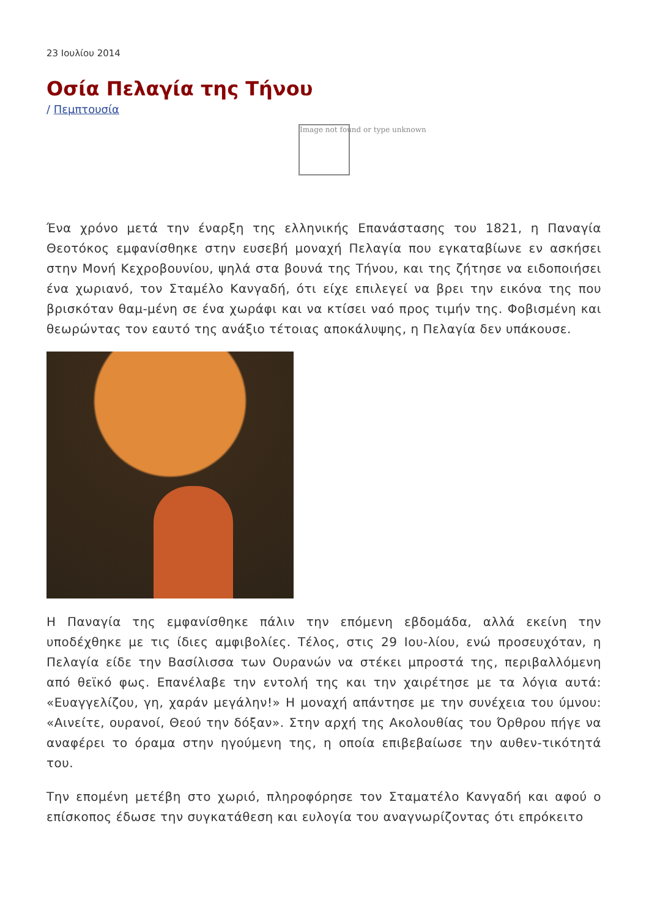23 Ιουλίου 2014
Οσία Πελαγία της Τήνου
/ Πεμπτουσία
Image not found or type unknown
Ένα χρόνο μετά την έναρξη της ελληνικής Επανάστασης του 1821, η Παναγία Θεοτόκος εμφανίσθηκε στην ευσεβή μοναχή Πελαγία που εγκαταβίωνε εν ασκήσει στην Μονή Κεχροβουνίου, ψηλά στα βουνά της Τήνου, και της ζήτησε να ειδοποιήσει ένα χωριανό, τον Σταμέλο Κανγαδή, ότι είχε επιλεγεί να βρει την εικόνα της που βρισκόταν θαμ-μένη σε ένα χωράφι και να κτίσει ναό προς τιμήν της. Φοβισμένη και θεωρώντας τον εαυτό της ανάξιο τέτοιας αποκάλυψης, η Πελαγία δεν υπάκουσε.
Η Παναγία της εμφανίσθηκε πάλιν την επόμενη εβδομάδα, αλλά εκείνη την υποδέχθηκε με τις ίδιες αμφιβολίες. Τέλος, στις 29 Ιου-λίου, ενώ προσευχόταν, η Πελαγία είδε την Βασίλισσα των Ουρανών να στέκει μπροστά της, περιβαλλόμενη από θεϊκό φως. Επανέλαβε την εντολή της και την χαιρέτησε με τα λόγια αυτά: «Ευαγγελίζου, γη, χαράν μεγάλην!» Η μοναχή απάντησε με την συνέχεια του ύμνου: «Αινείτε, ουρανοί, Θεού την δόξαν». Στην αρχή της Ακολουθίας του Όρθρου πήγε να αναφέρει το όραμα στην ηγούμενη της, η οποία επιβεβαίωσε την αυθεν-τικότητά του.
Την επομένη μετέβη στο χωριό, πληροφόρησε τον Σταματέλο Κανγαδή και αφού ο επίσκοπος έδωσε την συγκατάθεση και ευλογία του αναγνωρίζοντας ότι επρόκειτο